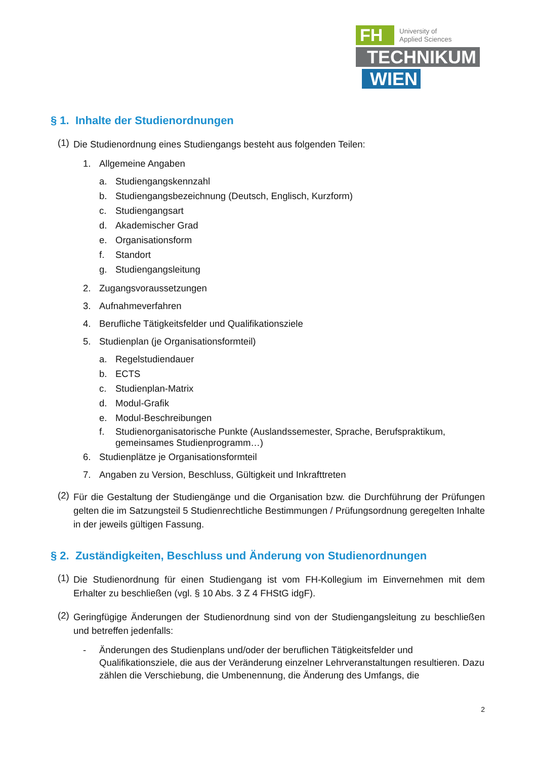FH
University of
Applied Sciences
TECHNIKUM
WIEN
§ 1. Inhalte der Studienordnungen
(1)
Die Studienordnung eines Studiengangs besteht aus folgenden Teilen:
1. Allgemeine Angaben
a. Studiengangskennzahl
b. Studiengangsbezeichnung (Deutsch, Englisch, Kurzform)
c. Studiengangsart
d. Akademischer Grad
e. Organisationsform
f. Standort
g. Studiengangsleitung
2. Zugangsvoraussetzungen
3. Aufnahmeverfahren
4. Berufliche Tätigkeitsfelder und Qualifikationsziele
5. Studienplan (je Organisationsformteil)
a. Regelstudiendauer
b. ECTS
c. Studienplan-Matrix
d. Modul-Grafik
e. Modul-Beschreibungen
f. Studienorganisatorische Punkte (Auslandssemester, Sprache, Berufspraktikum, gemeinsames Studienprogramm…)
6. Studienplätze je Organisationsformteil
7. Angaben zu Version, Beschluss, Gültigkeit und Inkrafttreten
(2)
Für die Gestaltung der Studiengänge und die Organisation bzw. die Durchführung der Prüfungen gelten die im Satzungsteil 5 Studienrechtliche Bestimmungen / Prüfungsordnung geregelten Inhalte in der jeweils gültigen Fassung.
§ 2. Zuständigkeiten, Beschluss und Änderung von Studienordnungen
(1)
Die Studienordnung für einen Studiengang ist vom FH-Kollegium im Einvernehmen mit dem Erhalter zu beschließen (vgl. § 10 Abs. 3 Z 4 FHStG idgF).
(2)
Geringfügige Änderungen der Studienordnung sind von der Studiengangsleitung zu beschließen und betreffen jedenfalls:
- Änderungen des Studienplans und/oder der beruflichen Tätigkeitsfelder und Qualifikationsziele, die aus der Veränderung einzelner Lehrveranstaltungen resultieren. Dazu zählen die Verschiebung, die Umbenennung, die Änderung des Umfangs, die
2